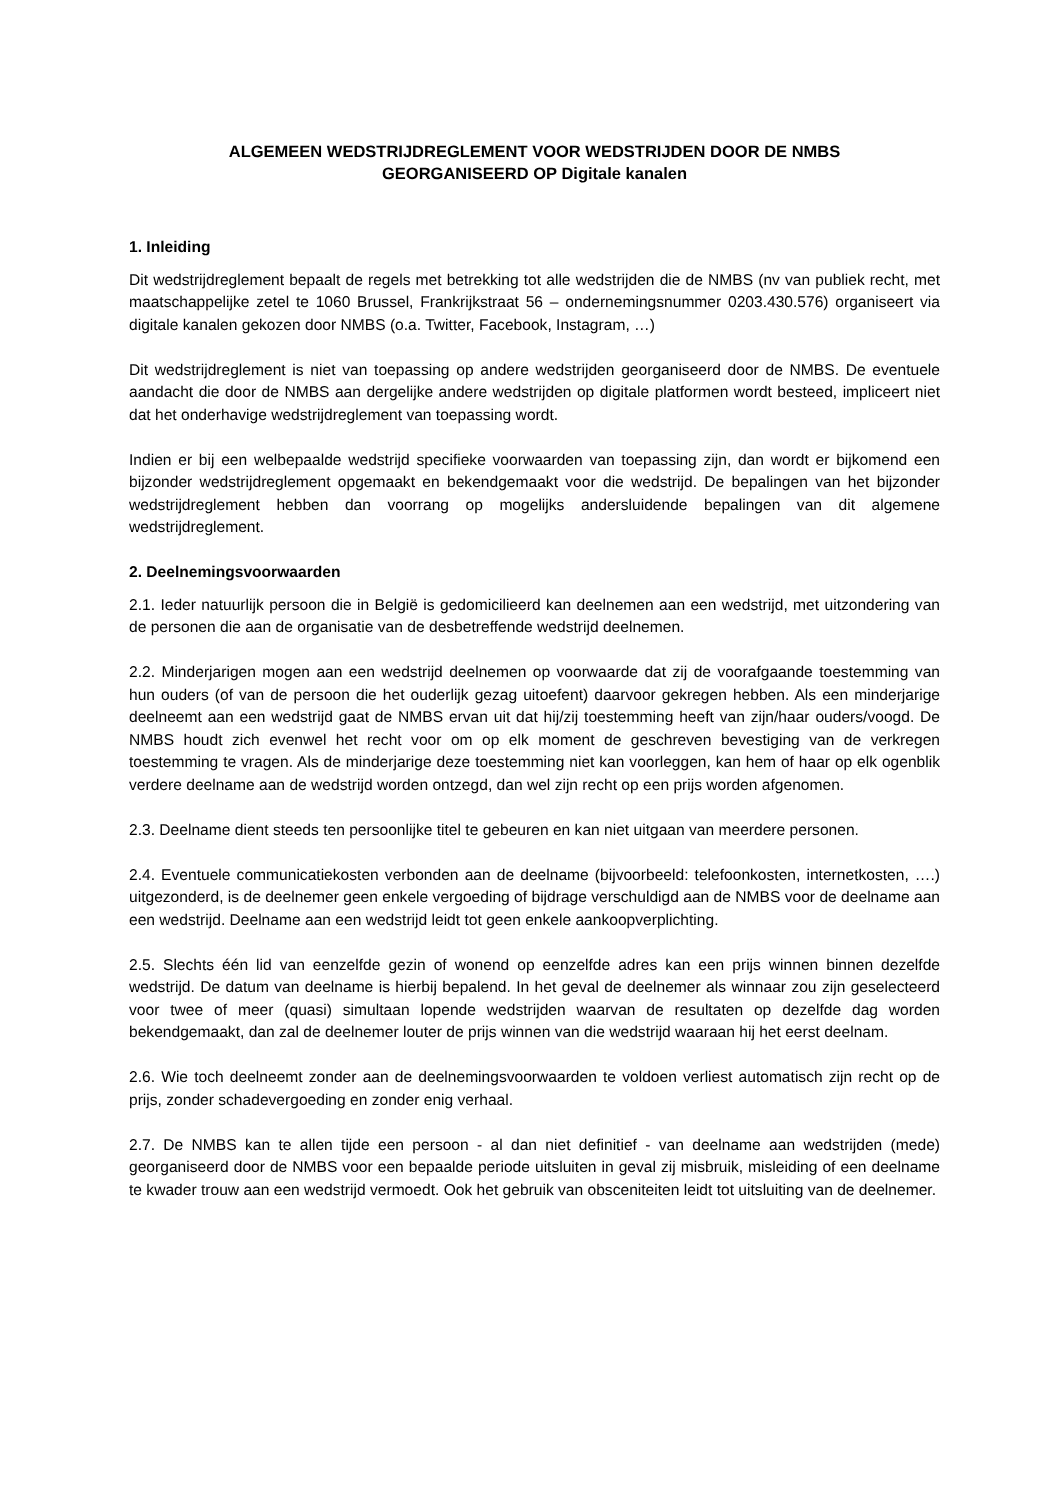ALGEMEEN WEDSTRIJDREGLEMENT VOOR WEDSTRIJDEN DOOR DE NMBS
GEORGANISEERD OP Digitale kanalen
1. Inleiding
Dit wedstrijdreglement bepaalt de regels met betrekking tot alle wedstrijden die de NMBS (nv van publiek recht, met maatschappelijke zetel te 1060 Brussel, Frankrijkstraat 56 – ondernemingsnummer 0203.430.576) organiseert via digitale kanalen gekozen door NMBS (o.a. Twitter, Facebook, Instagram, …)
Dit wedstrijdreglement is niet van toepassing op andere wedstrijden georganiseerd door de NMBS. De eventuele aandacht die door de NMBS aan dergelijke andere wedstrijden op digitale platformen wordt besteed, impliceert niet dat het onderhavige wedstrijdreglement van toepassing wordt.
Indien er bij een welbepaalde wedstrijd specifieke voorwaarden van toepassing zijn, dan wordt er bijkomend een bijzonder wedstrijdreglement opgemaakt en bekendgemaakt voor die wedstrijd. De bepalingen van het bijzonder wedstrijdreglement hebben dan voorrang op mogelijks andersluidende bepalingen van dit algemene wedstrijdreglement.
2. Deelnemingsvoorwaarden
2.1. Ieder natuurlijk persoon die in België is gedomicilieerd kan deelnemen aan een wedstrijd, met uitzondering van de personen die aan de organisatie van de desbetreffende wedstrijd deelnemen.
2.2. Minderjarigen mogen aan een wedstrijd deelnemen op voorwaarde dat zij de voorafgaande toestemming van hun ouders (of van de persoon die het ouderlijk gezag uitoefent) daarvoor gekregen hebben. Als een minderjarige deelneemt aan een wedstrijd gaat de NMBS ervan uit dat hij/zij toestemming heeft van zijn/haar ouders/voogd. De NMBS houdt zich evenwel het recht voor om op elk moment de geschreven bevestiging van de verkregen toestemming te vragen. Als de minderjarige deze toestemming niet kan voorleggen, kan hem of haar op elk ogenblik verdere deelname aan de wedstrijd worden ontzegd, dan wel zijn recht op een prijs worden afgenomen.
2.3. Deelname dient steeds ten persoonlijke titel te gebeuren en kan niet uitgaan van meerdere personen.
2.4. Eventuele communicatiekosten verbonden aan de deelname (bijvoorbeeld: telefoonkosten, internetkosten, ….) uitgezonderd, is de deelnemer geen enkele vergoeding of bijdrage verschuldigd aan de NMBS voor de deelname aan een wedstrijd. Deelname aan een wedstrijd leidt tot geen enkele aankoopverplichting.
2.5. Slechts één lid van eenzelfde gezin of wonend op eenzelfde adres kan een prijs winnen binnen dezelfde wedstrijd. De datum van deelname is hierbij bepalend. In het geval de deelnemer als winnaar zou zijn geselecteerd voor twee of meer (quasi) simultaan lopende wedstrijden waarvan de resultaten op dezelfde dag worden bekendgemaakt, dan zal de deelnemer louter de prijs winnen van die wedstrijd waaraan hij het eerst deelnam.
2.6. Wie toch deelneemt zonder aan de deelnemingsvoorwaarden te voldoen verliest automatisch zijn recht op de prijs, zonder schadevergoeding en zonder enig verhaal.
2.7. De NMBS kan te allen tijde een persoon - al dan niet definitief - van deelname aan wedstrijden (mede) georganiseerd door de NMBS voor een bepaalde periode uitsluiten in geval zij misbruik, misleiding of een deelname te kwader trouw aan een wedstrijd vermoedt. Ook het gebruik van obsceniteiten leidt tot uitsluiting van de deelnemer.